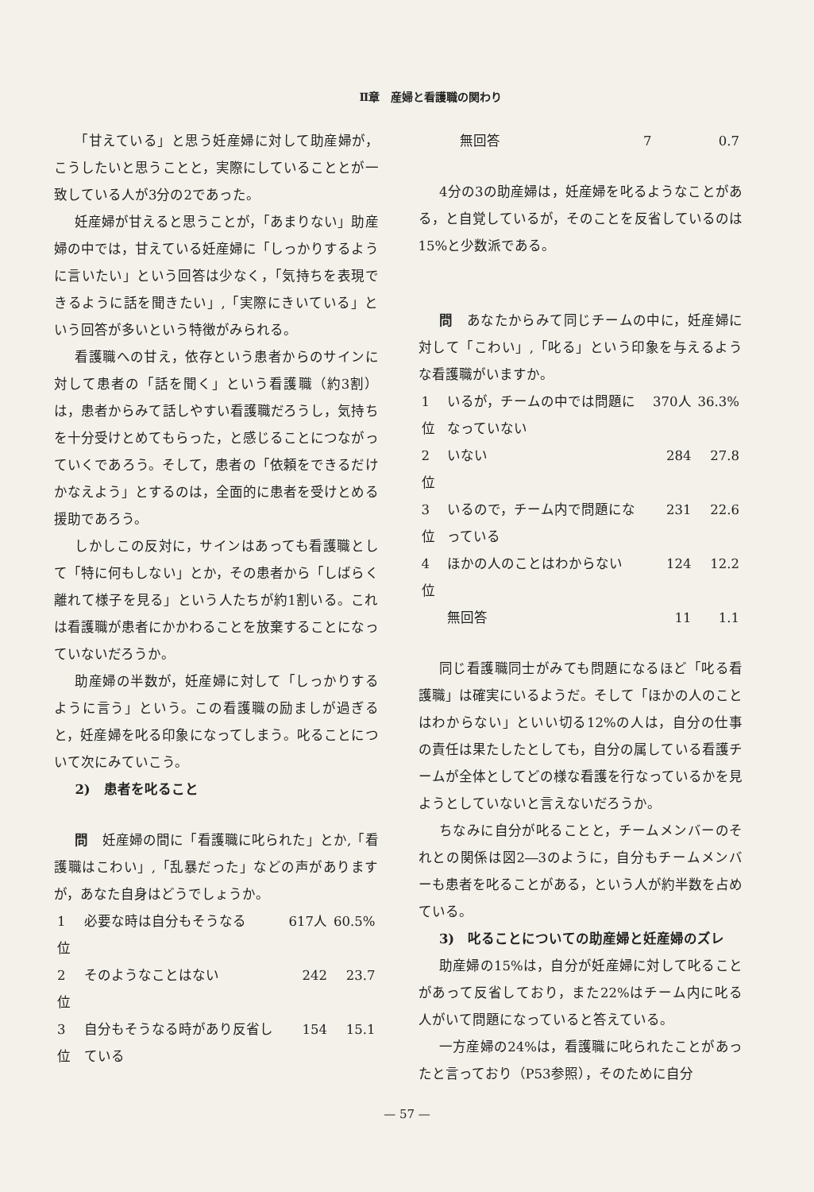Ⅱ章　産婦と看護職の関わり
「甘えている」と思う妊産婦に対して助産婦が，こうしたいと思うことと，実際にしていることとが一致している人が3分の2であった。
妊産婦が甘えると思うことが，「あまりない」助産婦の中では，甘えている妊産婦に「しっかりするように言いたい」という回答は少なく，「気持ちを表現できるように話を聞きたい」,「実際にきいている」という回答が多いという特徴がみられる。
看護職への甘え，依存という患者からのサインに対して患者の「話を聞く」という看護職（約3割）は，患者からみて話しやすい看護職だろうし，気持ちを十分受けとめてもらった，と感じることにつながっていくであろう。そして，患者の「依頼をできるだけかなえよう」とするのは，全面的に患者を受けとめる援助であろう。
しかしこの反対に，サインはあっても看護職として「特に何もしない」とか，その患者から「しばらく離れて様子を見る」という人たちが約1割いる。これは看護職が患者にかかわることを放棄することになっていないだろうか。
助産婦の半数が，妊産婦に対して「しっかりするように言う」という。この看護職の励ましが過ぎると，妊産婦を叱る印象になってしまう。叱ることについて次にみていこう。
2)　患者を叱ること
問　妊産婦の間に「看護職に叱られた」とか,「看護職はこわい」,「乱暴だった」などの声がありますが，あなた自身はどうでしょうか。
| 1位 | 必要な時は自分もそうなる | 617人 | 60.5% |
| 2位 | そのようなことはない | 242 | 23.7 |
| 3位 | 自分もそうなる時があり反省している | 154 | 15.1 |
| | 無回答 | 7 | 0.7 |
4分の3の助産婦は，妊産婦を叱るようなことがある，と自覚しているが，そのことを反省しているのは15%と少数派である。
問　あなたからみて同じチームの中に，妊産婦に対して「こわい」,「叱る」という印象を与えるような看護職がいますか。
| 1位 | いるが，チームの中では問題になっていない | 370人 | 36.3% |
| 2位 | いない | 284 | 27.8 |
| 3位 | いるので，チーム内で問題になっている | 231 | 22.6 |
| 4位 | ほかの人のことはわからない | 124 | 12.2 |
| | 無回答 | 11 | 1.1 |
同じ看護職同士がみても問題になるほど「叱る看護職」は確実にいるようだ。そして「ほかの人のことはわからない」といい切る12%の人は，自分の仕事の責任は果たしたとしても，自分の属している看護チームが全体としてどの様な看護を行なっているかを見ようとしていないと言えないだろうか。
ちなみに自分が叱ることと，チームメンバーのそれとの関係は図2―3のように，自分もチームメンバーも患者を叱ることがある，という人が約半数を占めている。
3)　叱ることについての助産婦と妊産婦のズレ
助産婦の15%は，自分が妊産婦に対して叱ることがあって反省しており，また22%はチーム内に叱る人がいて問題になっていると答えている。
一方産婦の24%は，看護職に叱られたことがあったと言っており（P53参照），そのために自分
— 57 —